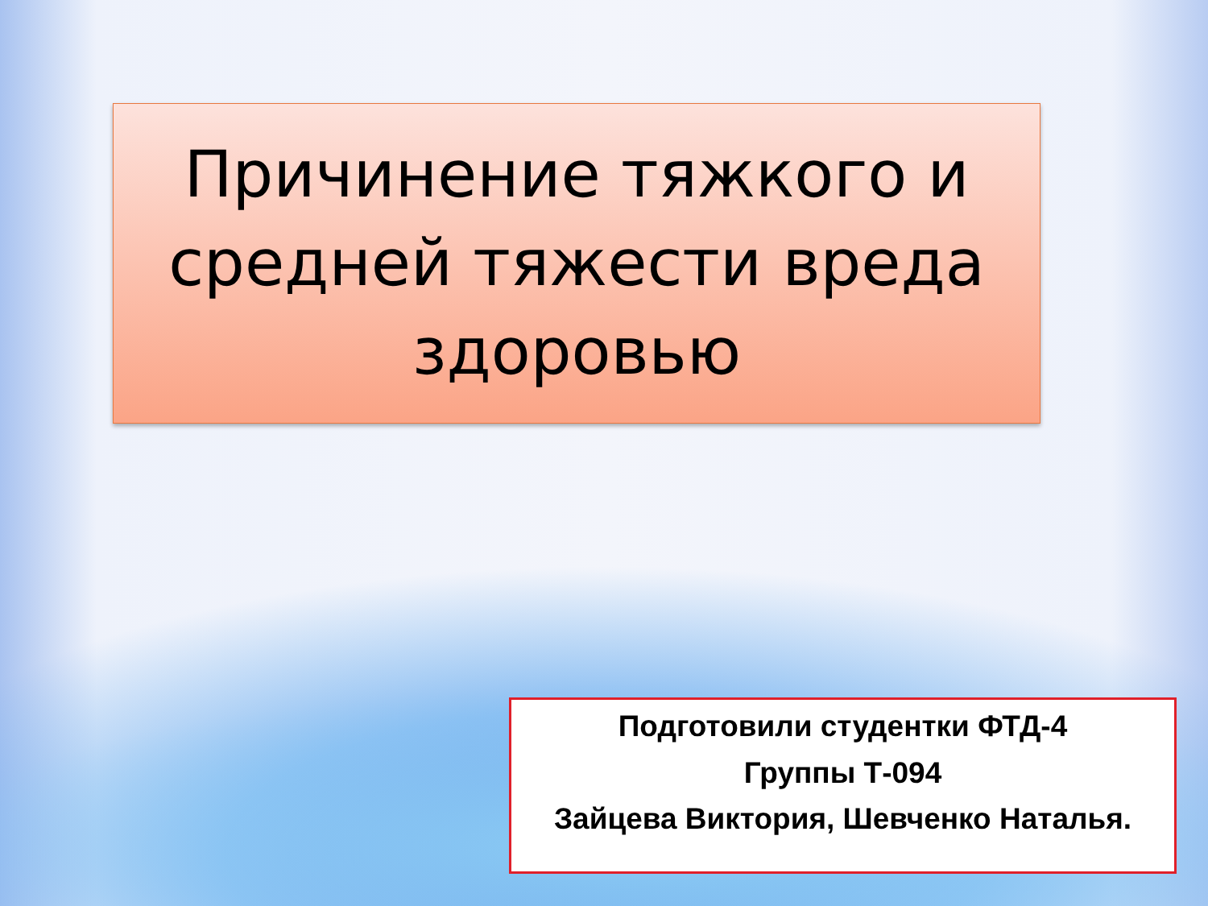Причинение тяжкого и средней тяжести вреда здоровью
Подготовили студентки ФТД-4
Группы Т-094
Зайцева Виктория, Шевченко Наталья.